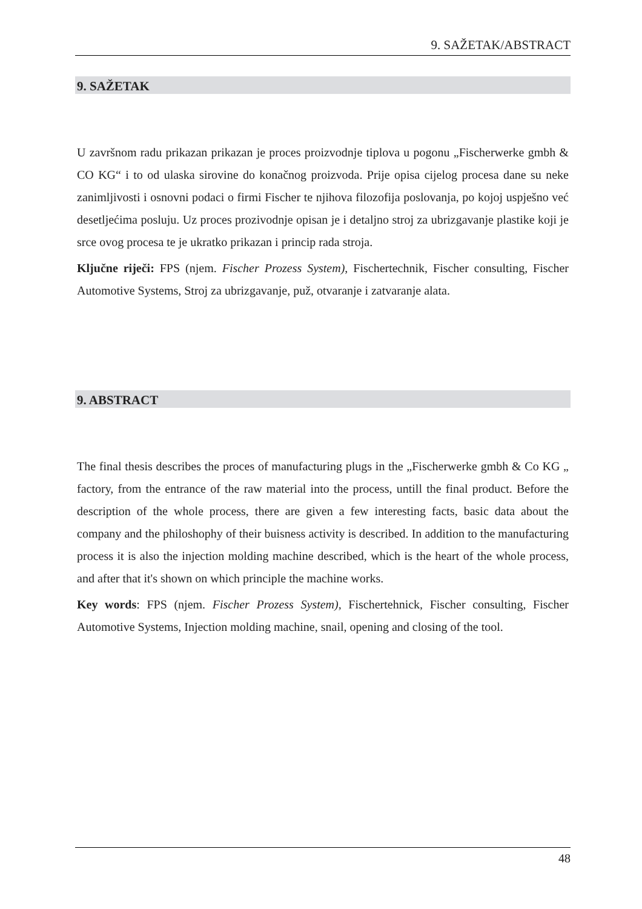9. SAŽETAK/ABSTRACT
9. SAŽETAK
U završnom radu prikazan prikazan je proces proizvodnje tiplova u pogonu „Fischerwerke gmbh & CO KG“ i to od ulaska sirovine do konačnog proizvoda. Prije opisa cijelog procesa dane su neke zanimljivosti i osnovni podaci o firmi Fischer te njihova filozofija poslovanja, po kojoj uspješno već desetljećima posluju. Uz proces prozivodnje opisan je i detaljno stroj za ubrizgavanje plastike koji je srce ovog procesa te je ukratko prikazan i princip rada stroja.
Ključne riječi: FPS (njem. Fischer Prozess System), Fischertechnik, Fischer consulting, Fischer Automotive Systems, Stroj za ubrizgavanje, puž, otvaranje i zatvaranje alata.
9. ABSTRACT
The final thesis describes the proces of manufacturing plugs in the „Fischerwerke gmbh & Co KG „ factory, from the entrance of the raw material into the process, untill the final product. Before the description of the whole process, there are given a few interesting facts, basic data about the company and the philoshophy of their buisness activity is described. In addition to the manufacturing process it is also the injection molding machine described, which is the heart of the whole process, and after that it's shown on which principle the machine works.
Key words: FPS (njem. Fischer Prozess System), Fischertehnick, Fischer consulting, Fischer Automotive Systems, Injection molding machine, snail, opening and closing of the tool.
48